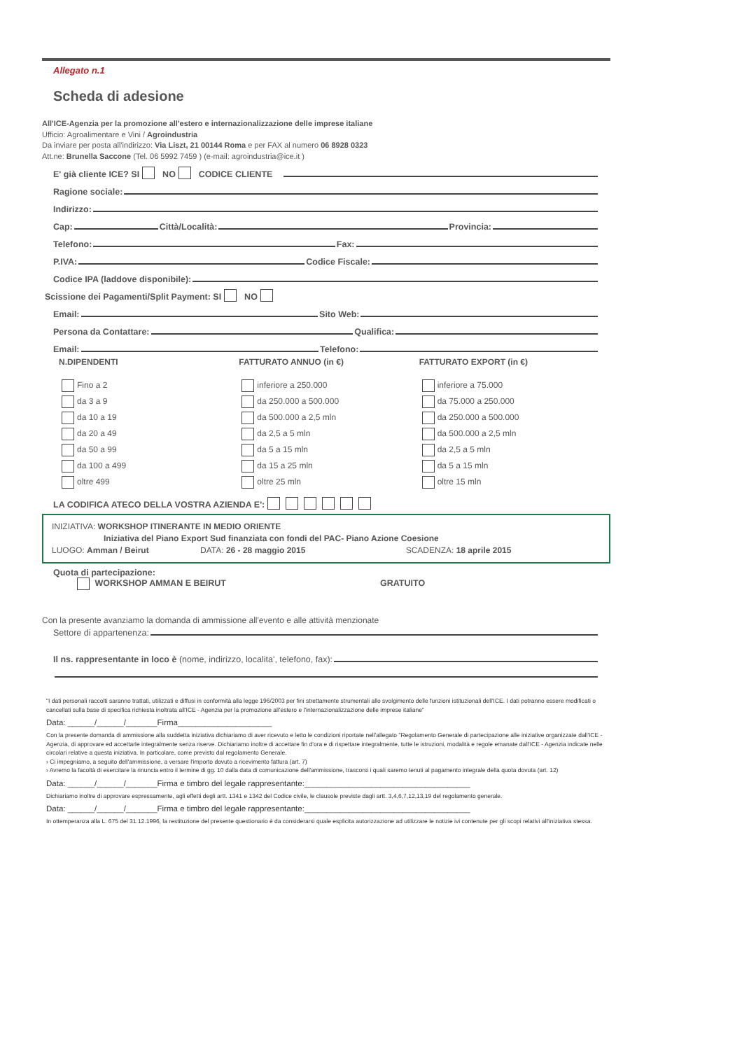Allegato n.1
Scheda di adesione
All'ICE-Agenzia per la promozione all'estero e internazionalizzazione delle imprese italiane
Ufficio: Agroalimentare e Vini / Agroindustria
Da inviare per posta all'indirizzo: Via Liszt, 21 00144 Roma e per FAX al numero 06 8928 0323
Att.ne: Brunella Saccone (Tel. 06 5992 7459 ) (e-mail: agroindustria@ice.it )
E' già cliente ICE? SI NO CODICE CLIENTE
Ragione sociale:
Indirizzo:
Cap: Città/Località: Provincia:
Telefono: Fax:
P.IVA: Codice Fiscale:
Codice IPA (laddove disponibile):
Scissione dei Pagamenti/Split Payment: SI NO
Email: Sito Web:
Persona da Contattare: Qualifica:
Email: Telefono:
N.DIPENDENTI
Fino a 2
da 3 a 9
da 10 a 19
da 20 a 49
da 50 a 99
da 100 a 499
oltre 499
FATTURATO ANNUO (in €)
inferiore a 250.000
da 250.000 a 500.000
da 500.000 a 2,5 mln
da 2,5 a 5 mln
da 5 a 15 mln
da 15 a 25 mln
oltre 25 mln
FATTURATO EXPORT (in €)
inferiore a 75.000
da 75.000 a 250.000
da 250.000 a 500.000
da 500.000 a 2,5 mln
da 2,5 a 5 mln
da 5 a 15 mln
oltre 15 mln
LA CODIFICA ATECO DELLA VOSTRA AZIENDA E':
INIZIATIVA: WORKSHOP ITINERANTE IN MEDIO ORIENTE
Iniziativa del Piano Export Sud finanziata con fondi del PAC- Piano Azione Coesione
LUOGO: Amman / Beirut DATA: 26 - 28 maggio 2015 SCADENZA: 18 aprile 2015
Quota di partecipazione:
WORKSHOP AMMAN E BEIRUT GRATUITO
Con la presente avanziamo la domanda di ammissione all'evento e alle attività menzionate
Settore di appartenenza:
Il ns. rappresentante in loco è (nome, indirizzo, localita', telefono, fax):
"I dati personali raccolti saranno trattati, utilizzati e diffusi in conformità alla legge 196/2003 per fini strettamente strumentali allo svolgimento delle funzioni istituzionali dell'ICE. I dati potranno essere modificati o cancellati sulla base di specifica richiesta inoltrata all'ICE - Agenzia per la promozione all'estero e l'internazionalizzazione delle imprese italiane"
Data: ______/______/_______Firma_____________________
Con la presente domanda di ammissione alla suddetta iniziativa dichiariamo di aver ricevuto e letto le condizioni riportate nell'allegato "Regolamento Generale di partecipazione alle iniziative organizzate dall'ICE - Agenzia, di approvare ed accettarle integralmente senza riserve. Dichiariamo inoltre di accettare fin d'ora e di rispettare integralmente, tutte le istruzioni, modalità e regole emanate dall'ICE - Agenzia indicate nelle circolari relative a questa iniziativa. In particolare, come previsto dal regolamento Generale.
› Ci impegniamo, a seguito dell'ammissione, a versare l'importo dovuto a ricevimento fattura (art. 7)
› Avremo la facoltà di esercitare la rinuncia entro il termine di gg. 10 dalla data di comunicazione dell'ammissione, trascorsi i quali saremo tenuti al pagamento integrale della quota dovuta (art. 12)
Data: ______/______/_______Firma e timbro del legale rappresentante:_____________________________________
Dichiariamo inoltre di approvare espressamente, agli effetti degli artt. 1341 e 1342 del Codice civile, le clausole previste dagli artt. 3,4,6,7,12,13,19 del regolamento generale.
Data: ______/______/_______Firma e timbro del legale rappresentante:_____________________________________
In ottemperanza alla L. 675 del 31.12.1996, la restituzione del presente questionario è da considerarsi quale esplicita autorizzazione ad utilizzare le notizie ivi contenute per gli scopi relativi all'iniziativa stessa.